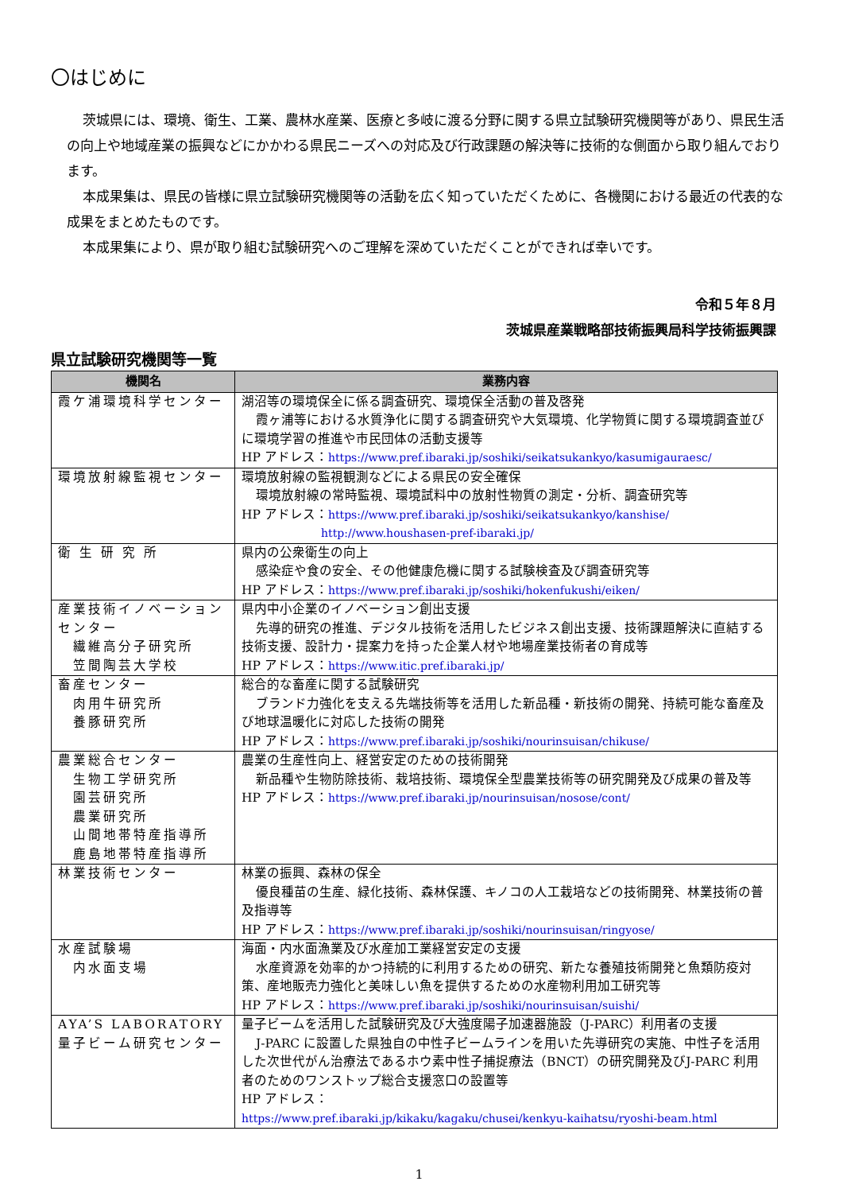〇はじめに
茨城県には、環境、衛生、工業、農林水産業、医療と多岐に渡る分野に関する県立試験研究機関等があり、県民生活の向上や地域産業の振興などにかかわる県民ニーズへの対応及び行政課題の解決等に技術的な側面から取り組んでおります。
本成果集は、県民の皆様に県立試験研究機関等の活動を広く知っていただくために、各機関における最近の代表的な成果をまとめたものです。
本成果集により、県が取り組む試験研究へのご理解を深めていただくことができれば幸いです。
令和５年８月
茨城県産業戦略部技術振興局科学技術振興課
県立試験研究機関等一覧
| 機関名 | 業務内容 |
| --- | --- |
| 霞ケ浦環境科学センター | 湖沼等の環境保全に係る調査研究、環境保全活動の普及啓発 霞ヶ浦等における水質浄化に関する調査研究や大気環境、化学物質に関する環境調査並びに環境学習の推進や市民団体の活動支援等 HP アドレス： https://www.pref.ibaraki.jp/soshiki/seikatsukankyo/kasumigauraesc/ |
| 環境放射線監視センター | 環境放射線の監視観測などによる県民の安全確保 環境放射線の常時監視、環境試料中の放射性物質の測定・分析、調査研究等 HP アドレス： https://www.pref.ibaraki.jp/soshiki/seikatsukankyo/kanshise/ http://www.houshasen-pref-ibaraki.jp/ |
| 衛 生 研 究 所 | 県内の公衆衛生の向上 感染症や食の安全、その他健康危機に関する試験検査及び調査研究等 HP アドレス： https://www.pref.ibaraki.jp/soshiki/hokenfukushi/eiken/ |
| 産業技術イノベーションセンター 繊維高分子研究所 笠間陶芸大学校 | 県内中小企業のイノベーション創出支援 先導的研究の推進、デジタル技術を活用したビジネス創出支援、技術課題解決に直結する技術支援、設計力・提案力を持った企業人材や地場産業技術者の育成等 HP アドレス： https://www.itic.pref.ibaraki.jp/ |
| 畜産センター 肉用牛研究所 養豚研究所 | 総合的な畜産に関する試験研究 ブランド力強化を支える先端技術等を活用した新品種・新技術の開発、持続可能な畜産及び地球温暖化に対応した技術の開発 HP アドレス： https://www.pref.ibaraki.jp/soshiki/nourinsuisan/chikuse/ |
| 農業総合センター 生物工学研究所 園芸研究所 農業研究所 山間地帯特産指導所 鹿島地帯特産指導所 | 農業の生産性向上、経営安定のための技術開発 新品種や生物防除技術、栽培技術、環境保全型農業技術等の研究開発及び成果の普及等 HP アドレス： https://www.pref.ibaraki.jp/nourinsuisan/nosose/cont/ |
| 林業技術センター | 林業の振興、森林の保全 優良種苗の生産、緑化技術、森林保護、キノコの人工栽培などの技術開発、林業技術の普及指導等 HP アドレス： https://www.pref.ibaraki.jp/soshiki/nourinsuisan/ringyose/ |
| 水産試験場 内水面支場 | 海面・内水面漁業及び水産加工業経営安定の支援 水産資源を効率的かつ持続的に利用するための研究、新たな養殖技術開発と魚類防疫対策、産地販売力強化と美味しい魚を提供するための水産物利用加工研究等 HP アドレス： https://www.pref.ibaraki.jp/soshiki/nourinsuisan/suishi/ |
| AYA’S LABORATORY 量子ビーム研究センター | 量子ビームを活用した試験研究及び大強度陽子加速器施設（J-PARC）利用者の支援 J-PARC に設置した県独自の中性子ビームラインを用いた先導研究の実施、中性子を活用した次世代がん治療法であるホウ素中性子捕捉療法（BNCT）の研究開発及びJ-PARC 利用者のためのワンストップ総合支援窓口の設置等 HP アドレス： https://www.pref.ibaraki.jp/kikaku/kagaku/chusei/kenkyu-kaihatsu/ryoshi-beam.html |
1